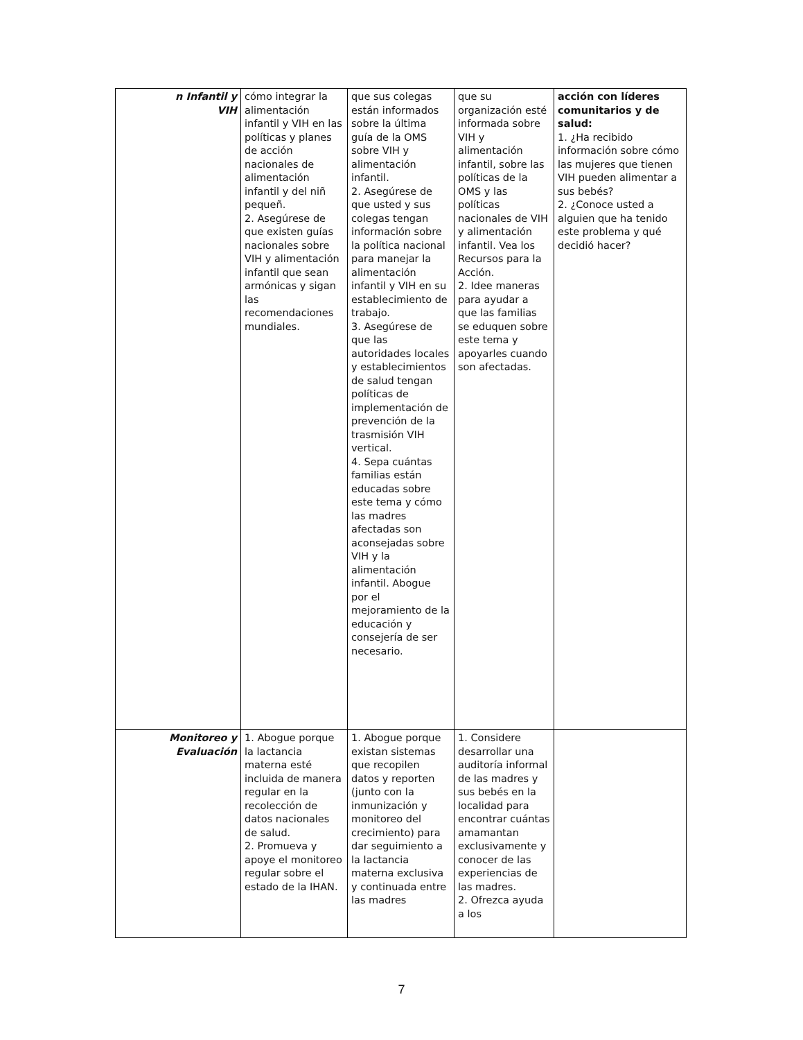| n Infantil y VIH | cómo integrar la alimentación infantil y VIH en las políticas y planes de acción nacionales de alimentación infantil y del niñ pequeñ. 2. Asegúrese de que existen guías nacionales sobre VIH y alimentación infantil que sean armónicas y sigan las recomendaciones mundiales. | que sus colegas están informados sobre la última guía de la OMS sobre VIH y alimentación infantil. 2. Asegúrese de que usted y sus colegas tengan información sobre la política nacional para manejar la alimentación infantil y VIH en su establecimiento de trabajo. 3. Asegúrese de que las autoridades locales y establecimientos de salud tengan políticas de implementación de prevención de la trasmisión VIH vertical. 4. Sepa cuántas familias están educadas sobre este tema y cómo las madres afectadas son aconsejadas sobre VIH y la alimentación infantil. Abogue por el mejoramiento de la educación y consejería de ser necesario. | que su organización esté informada sobre VIH y alimentación infantil, sobre las políticas de la OMS y las políticas nacionales de VIH y alimentación infantil. Vea los Recursos para la Acción. 2. Idee maneras para ayudar a que las familias se eduquen sobre este tema y apoyarles cuando son afectadas. | acción con líderes comunitarios y de salud: 1. ¿Ha recibido información sobre cómo las mujeres que tienen VIH pueden alimentar a sus bebés? 2. ¿Conoce usted a alguien que ha tenido este problema y qué decidió hacer? |
| Monitoreo y Evaluación | 1. Abogue porque la lactancia materna esté incluida de manera regular en la recolección de datos nacionales de salud. 2. Promueva y apoye el monitoreo regular sobre el estado de la IHAN. | 1. Abogue porque existan sistemas que recopilen datos y reporten (junto con la inmunización y monitoreo del crecimiento) para dar seguimiento a la lactancia materna exclusiva y continuada entre las madres | 1. Considere desarrollar una auditoría informal de las madres y sus bebés en la localidad para encontrar cuántas amamantan exclusivamente y conocer de las experiencias de las madres. 2. Ofrezca ayuda a los | |
7